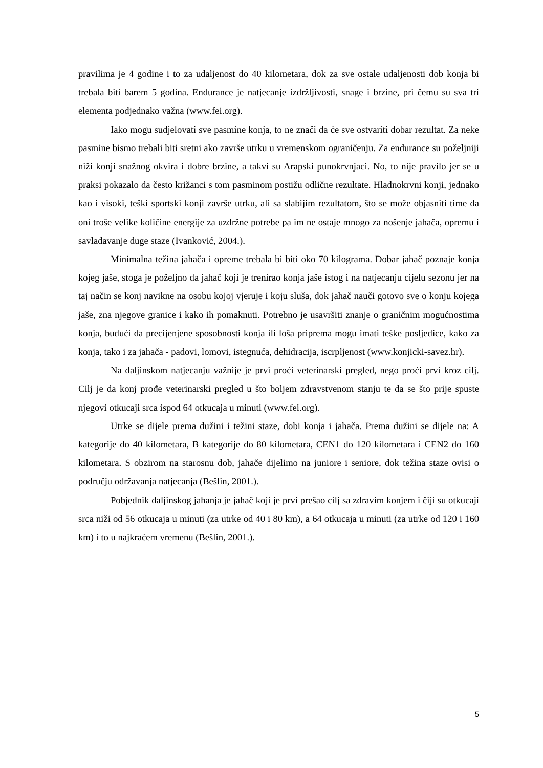pravilima je 4 godine i to za udaljenost do 40 kilometara, dok za sve ostale udaljenosti dob konja bi trebala biti barem 5 godina. Endurance je natjecanje izdržljivosti, snage i brzine, pri čemu su sva tri elementa podjednako važna (www.fei.org).
Iako mogu sudjelovati sve pasmine konja, to ne znači da će sve ostvariti dobar rezultat. Za neke pasmine bismo trebali biti sretni ako završe utrku u vremenskom ograničenju. Za endurance su poželjniji niži konji snažnog okvira i dobre brzine, a takvi su Arapski punokrvnjaci. No, to nije pravilo jer se u praksi pokazalo da često križanci s tom pasminom postižu odlične rezultate. Hladnokrvni konji, jednako kao i visoki, teški sportski konji završe utrku, ali sa slabijim rezultatom, što se može objasniti time da oni troše velike količine energije za uzdržne potrebe pa im ne ostaje mnogo za nošenje jahača, opremu i savladavanje duge staze (Ivanković, 2004.).
Minimalna težina jahača i opreme trebala bi biti oko 70 kilograma. Dobar jahač poznaje konja kojeg jaše, stoga je poželjno da jahač koji je trenirao konja jaše istog i na natjecanju cijelu sezonu jer na taj način se konj navikne na osobu kojoj vjeruje i koju sluša, dok jahač nauči gotovo sve o konju kojega jaše, zna njegove granice i kako ih pomaknuti. Potrebno je usavršiti znanje o graničnim mogućnostima konja, budući da precijenjene sposobnosti konja ili loša priprema mogu imati teške posljedice, kako za konja, tako i za jahača - padovi, lomovi, istegnuća, dehidracija, iscrpljenost (www.konjicki-savez.hr).
Na daljinskom natjecanju važnije je prvi proći veterinarski pregled, nego proći prvi kroz cilj. Cilj je da konj prođe veterinarski pregled u što boljem zdravstvenom stanju te da se što prije spuste njegovi otkucaji srca ispod 64 otkucaja u minuti (www.fei.org).
Utrke se dijele prema dužini i težini staze, dobi konja i jahača. Prema dužini se dijele na: A kategorije do 40 kilometara, B kategorije do 80 kilometara, CEN1 do 120 kilometara i CEN2 do 160 kilometara. S obzirom na starosnu dob, jahače dijelimo na juniore i seniore, dok težina staze ovisi o području održavanja natjecanja (Bešlin, 2001.).
Pobjednik daljinskog jahanja je jahač koji je prvi prešao cilj sa zdravim konjem i čiji su otkucaji srca niži od 56 otkucaja u minuti (za utrke od 40 i 80 km), a 64 otkucaja u minuti (za utrke od 120 i 160 km) i to u najkraćem vremenu (Bešlin, 2001.).
5